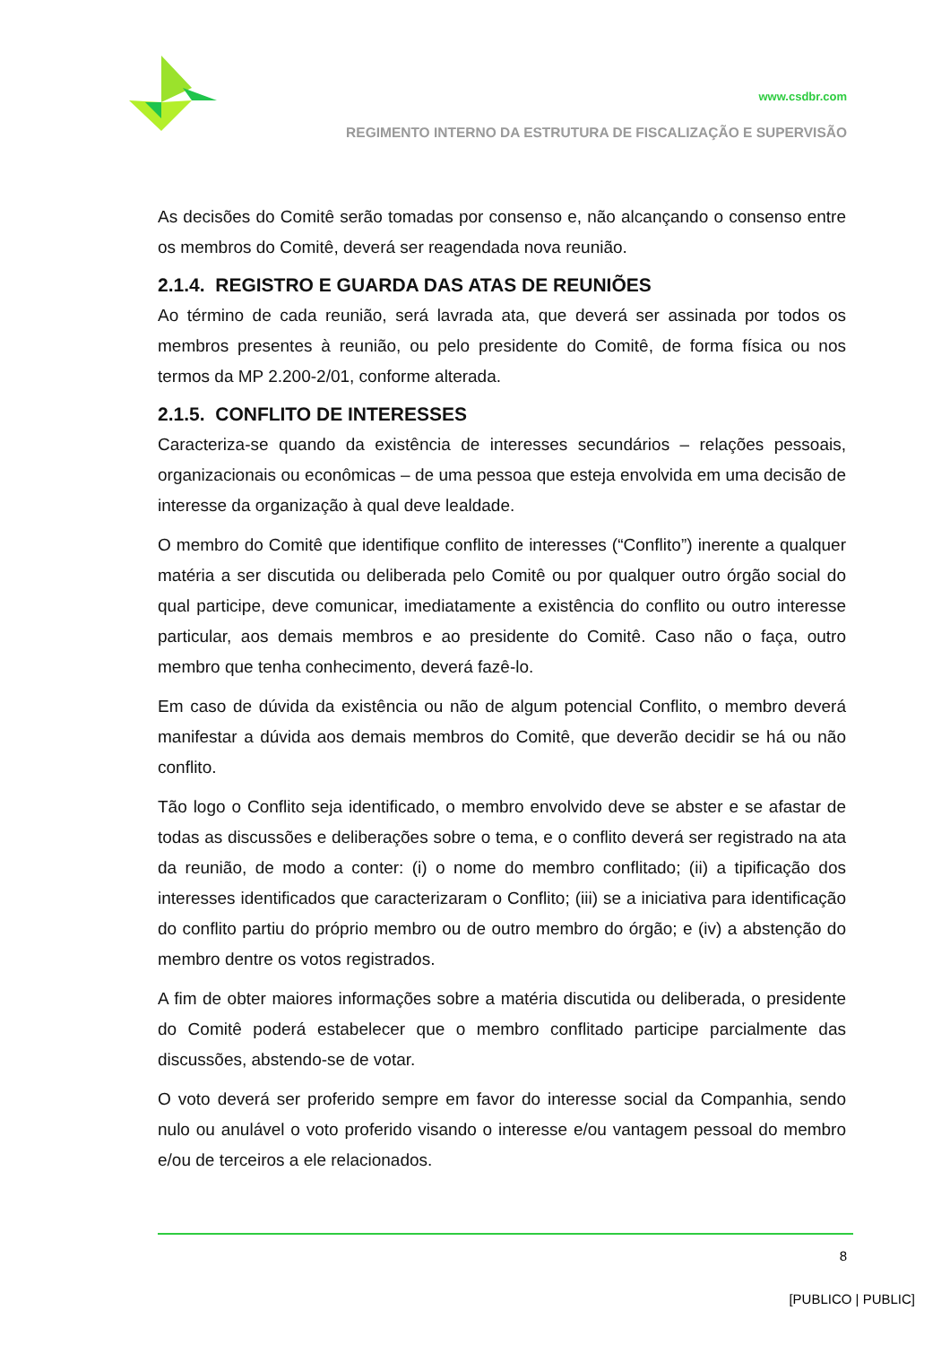www.csdbr.com
REGIMENTO INTERNO DA ESTRUTURA DE FISCALIZAÇÃO E SUPERVISÃO
As decisões do Comitê serão tomadas por consenso e, não alcançando o consenso entre os membros do Comitê, deverá ser reagendada nova reunião.
2.1.4. REGISTRO E GUARDA DAS ATAS DE REUNIÕES
Ao término de cada reunião, será lavrada ata, que deverá ser assinada por todos os membros presentes à reunião, ou pelo presidente do Comitê, de forma física ou nos termos da MP 2.200-2/01, conforme alterada.
2.1.5. CONFLITO DE INTERESSES
Caracteriza-se quando da existência de interesses secundários – relações pessoais, organizacionais ou econômicas – de uma pessoa que esteja envolvida em uma decisão de interesse da organização à qual deve lealdade.
O membro do Comitê que identifique conflito de interesses (“Conflito”) inerente a qualquer matéria a ser discutida ou deliberada pelo Comitê ou por qualquer outro órgão social do qual participe, deve comunicar, imediatamente a existência do conflito ou outro interesse particular, aos demais membros e ao presidente do Comitê. Caso não o faça, outro membro que tenha conhecimento, deverá fazê-lo.
Em caso de dúvida da existência ou não de algum potencial Conflito, o membro deverá manifestar a dúvida aos demais membros do Comitê, que deverão decidir se há ou não conflito.
Tão logo o Conflito seja identificado, o membro envolvido deve se abster e se afastar de todas as discussões e deliberações sobre o tema, e o conflito deverá ser registrado na ata da reunião, de modo a conter: (i) o nome do membro conflitado; (ii) a tipificação dos interesses identificados que caracterizaram o Conflito; (iii) se a iniciativa para identificação do conflito partiu do próprio membro ou de outro membro do órgão; e (iv) a abstenção do membro dentre os votos registrados.
A fim de obter maiores informações sobre a matéria discutida ou deliberada, o presidente do Comitê poderá estabelecer que o membro conflitado participe parcialmente das discussões, abstendo-se de votar.
O voto deverá ser proferido sempre em favor do interesse social da Companhia, sendo nulo ou anulável o voto proferido visando o interesse e/ou vantagem pessoal do membro e/ou de terceiros a ele relacionados.
8
[PUBLICO | PUBLIC]